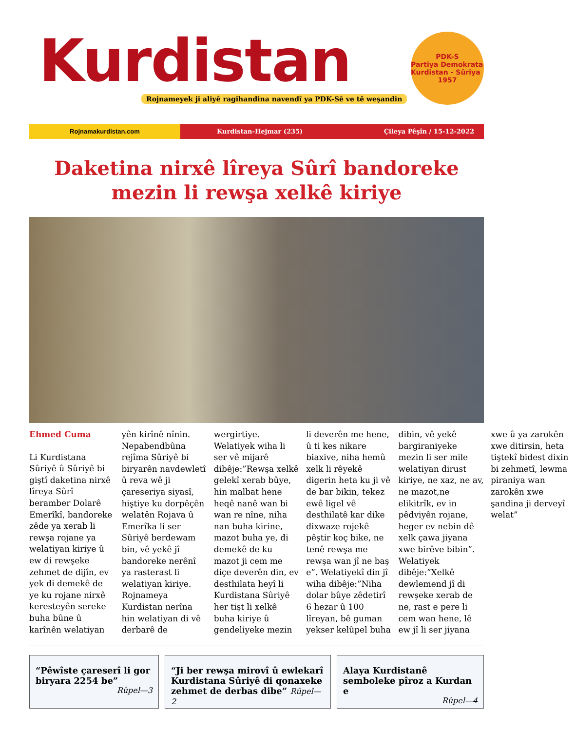Kurdistan
Rojnameyek ji aliyê ragihandina navendî ya PDK-Sê ve tê weşandin
PDK-S
Partiya Demokrata Kurdistan - Sûriya
1957
Rojnamakurdistan.com Kurdistan-Hejmar (235) Çileya Pêşîn / 15-12-2022
Daketina nirxê lîreya Sûrî bandoreke
mezin li rewşa xelkê kiriye
Ehmed Cuma
Li Kurdistana Sûriyê û Sûriyê bi giştî daketina nirxê lîreya Sûrî beramber Dolarê Emerîkî, bandoreke zêde ya xerab li rewşa rojane ya welatiyan kiriye û ew di rewşeke zehmet de dijîn, ev yek di demekê de ye ku rojane nirxê keresteyên sereke buha bûne û karînên welatiyan yên kirînê nînin. Nepabendbûna rejîma Sûriyê bi biryarên navdewletî û reva wê ji çareseriya siyasî, hiştiye ku dorpêçên welatên Rojava û Emerîka li ser Sûriyê berdewam bin, vê yekê jî bandoreke nerênî ya rasterast li welatiyan kiriye. Rojnameya Kurdistan nerîna hin welatiyan di vê derbarê de wergirtiye. Welatiyek wiha li ser vê mijarê dibêje:”Rewşa xelkê gelekî xerab bûye, hin malbat hene heqê nanê wan bi wan re nîne, niha nan buha kirine, mazot buha ye, di demekê de ku mazot ji cem me diçe deverên din, ev desthilata heyî li Kurdistana Sûriyê her tişt li xelkê buha kiriye û gendeliyeke mezin li deverên me hene, û ti kes nikare biaxive, niha hemû xelk li rêyekê digerin heta ku ji vê de bar bikin, tekez ewê ligel vê desthilatê kar dike dixwaze rojekê pêştir koç bike, ne tenê rewşa me rewşa wan jî ne baş e”. Welatiyekî din jî wiha dibêje:”Niha dolar bûye zêdetirî 6 hezar û 100 lîreyan, bê guman yekser kelûpel buha dibin, vê yekê bargiraniyeke mezin li ser mile welatiyan dirust kiriye, ne xaz, ne av, ne mazot,ne elikitrîk, ev in pêdviyên rojane, heger ev nebin dê xelk çawa jiyana xwe birêve bibin”. Welatiyek dibêje:”Xelkê dewlemend jî di rewşeke xerab de ne, rast e pere li cem wan hene, lê ew jî li ser jiyana xwe û ya zarokên xwe ditirsin, heta tiştekî bidest dixin bi zehmetî, lewma piraniya wan zarokên xwe şandina ji derveyî welat”
“Pêwîste çareserî li gor biryara 2254 be”
Rûpel—3
“Ji ber rewşa mirovî û ewlekarî Kurdistana Sûriyê di qonaxeke zehmet de derbas dibe” Rûpel—2
Alaya Kurdistanê semboleke pîroz a Kurdan e
Rûpel—4